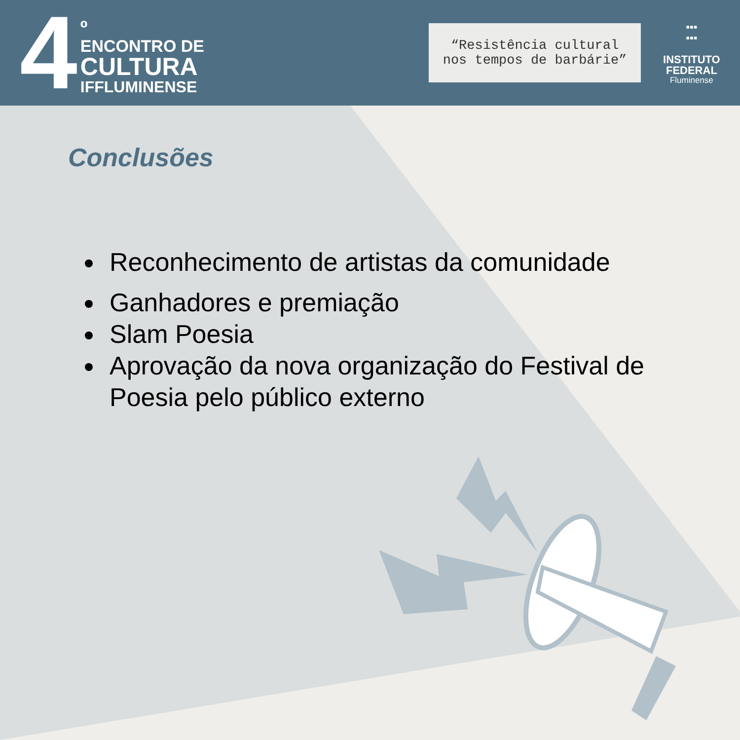4
º
ENCONTRO DE
CULTURA
IFFLUMINENSE
“Resistência cultural
nos tempos de barbárie”
▪▪▪
▪▪▪
INSTITUTO
FEDERAL
Fluminense
Conclusões
Reconhecimento de artistas da comunidade
Ganhadores e premiação
Slam Poesia
Aprovação da nova organização do Festival de Poesia pelo público externo